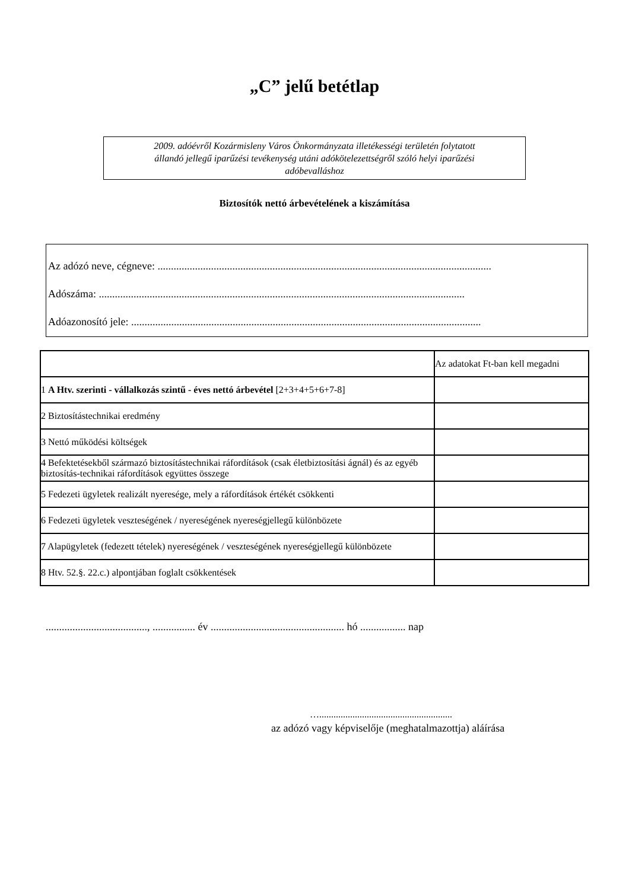„C” jelű betétlap
2009. adóévről Kozármisleny Város Önkormányzata illetékességi területén folytatott
állandó jellegű iparűzési tevékenység utáni adókötelezettségről szóló helyi iparűzési
adóbevalláshoz
Biztosítók nettó árbevételének a kiszámítása
Az adózó neve, cégneve: .............................................................................................................................
Adószáma: .........................................................................................................................................
Adóazonosító jele: ...................................................................................................................................
| | Az adatokat Ft-ban kell megadni |
| 1 A Htv. szerinti - vállalkozás szintű - éves nettó árbevétel [2+3+4+5+6+7-8] | |
| 2 Biztosítástechnikai eredmény | |
| 3 Nettó működési költségek | |
| 4 Befektetésekből származó biztosítástechnikai ráfordítások (csak életbiztosítási ágnál) és az egyéb biztosítás-technikai ráfordítások együttes összege | |
| 5 Fedezeti ügyletek realizált nyeresége, mely a ráfordítások értékét csökkenti | |
| 6 Fedezeti ügyletek veszteségének / nyereségének nyereségjellegű különbözete | |
| 7 Alapügyletek (fedezett tételek) nyereségének / veszteségének nyereségjellegű különbözete | |
| 8 Htv. 52.§. 22.c.) alpontjában foglalt csökkentések | |
......................................, ................ év .................................................. hó ................. nap
…........................................................
az adózó vagy képviselője (meghatalmazottja) aláírása